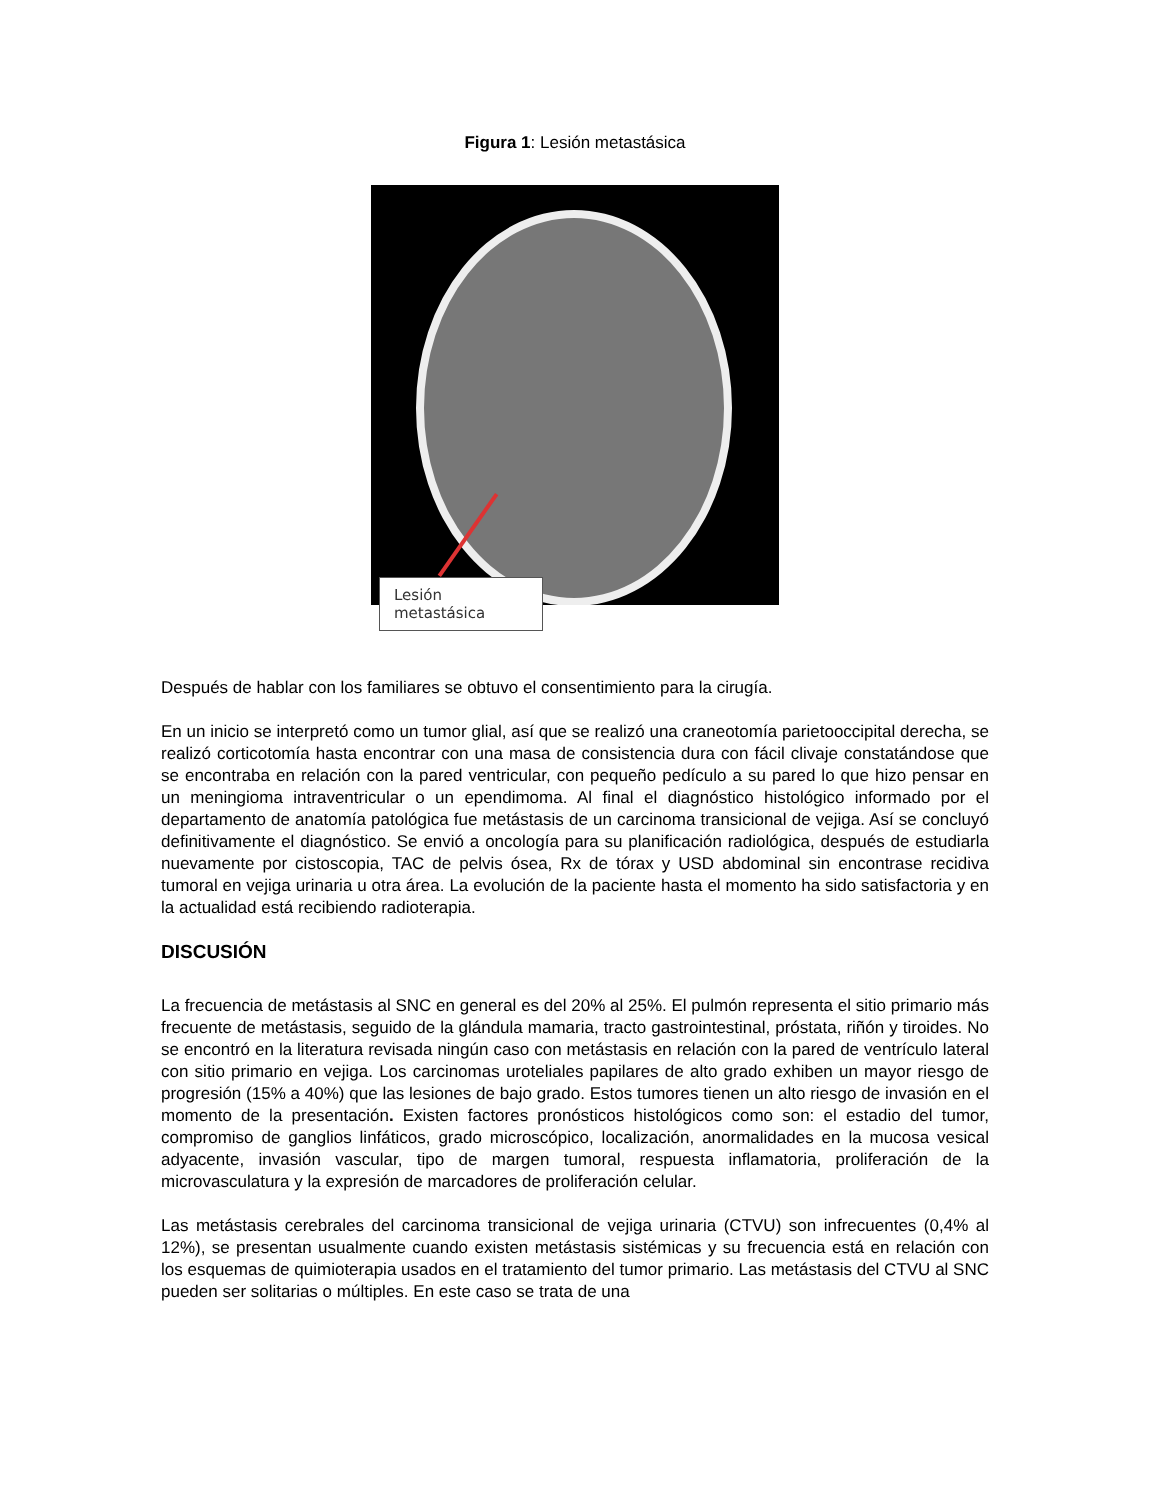Figura 1: Lesión metastásica
Lesión
metastásica
Después de hablar con los familiares se obtuvo el consentimiento para la cirugía.
En un inicio se interpretó como un tumor glial, así que se realizó una craneotomía parietooccipital derecha, se realizó corticotomía hasta encontrar con una masa de consistencia dura con fácil clivaje constatándose que se encontraba en relación con la pared ventricular, con pequeño pedículo a su pared lo que hizo pensar en un meningioma intraventricular o un ependimoma. Al final el diagnóstico histológico informado por el departamento de anatomía patológica fue metástasis de un carcinoma transicional de vejiga. Así se concluyó definitivamente el diagnóstico. Se envió a oncología para su planificación radiológica, después de estudiarla nuevamente por cistoscopia, TAC de pelvis ósea, Rx de tórax y USD abdominal sin encontrase recidiva tumoral en vejiga urinaria u otra área. La evolución de la paciente hasta el momento ha sido satisfactoria y en la actualidad está recibiendo radioterapia.
DISCUSIÓN
La frecuencia de metástasis al SNC en general es del 20% al 25%. El pulmón representa el sitio primario más frecuente de metástasis, seguido de la glándula mamaria, tracto gastrointestinal, próstata, riñón y tiroides. No se encontró en la literatura revisada ningún caso con metástasis en relación con la pared de ventrículo lateral con sitio primario en vejiga. Los carcinomas uroteliales papilares de alto grado exhiben un mayor riesgo de progresión (15% a 40%) que las lesiones de bajo grado. Estos tumores tienen un alto riesgo de invasión en el momento de la presentación. Existen factores pronósticos histológicos como son: el estadio del tumor, compromiso de ganglios linfáticos, grado microscópico, localización, anormalidades en la mucosa vesical adyacente, invasión vascular, tipo de margen tumoral, respuesta inflamatoria, proliferación de la microvasculatura y la expresión de marcadores de proliferación celular.
Las metástasis cerebrales del carcinoma transicional de vejiga urinaria (CTVU) son infrecuentes (0,4% al 12%), se presentan usualmente cuando existen metástasis sistémicas y su frecuencia está en relación con los esquemas de quimioterapia usados en el tratamiento del tumor primario. Las metástasis del CTVU al SNC pueden ser solitarias o múltiples. En este caso se trata de una